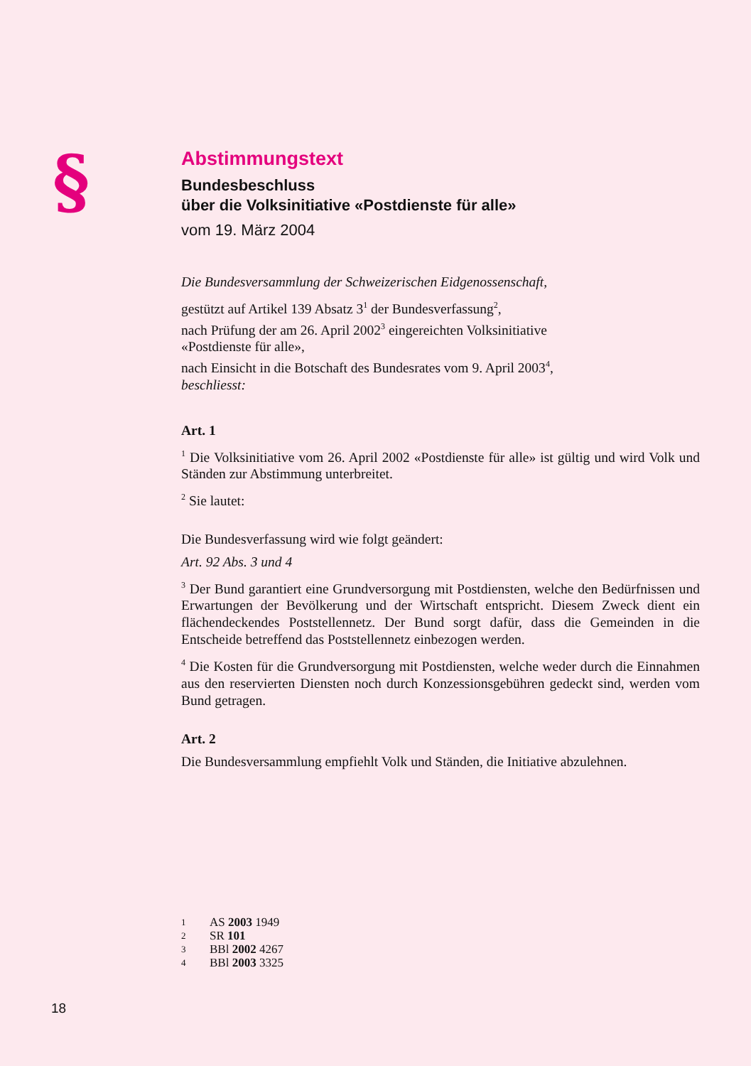§
Abstimmungstext
Bundesbeschluss
über die Volksinitiative «Postdienste für alle»
vom 19. März 2004
Die Bundesversammlung der Schweizerischen Eidgenossenschaft,
gestützt auf Artikel 139 Absatz 3<sup>1</sup> der Bundesverfassung<sup>2</sup>,
nach Prüfung der am 26. April 2002<sup>3</sup> eingereichten Volksinitiative
«Postdienste für alle»,
nach Einsicht in die Botschaft des Bundesrates vom 9. April 2003<sup>4</sup>,
beschliesst:
Art. 1
<sup>1</sup> Die Volksinitiative vom 26. April 2002 «Postdienste für alle» ist gültig und wird Volk und Ständen zur Abstimmung unterbreitet.
<sup>2</sup> Sie lautet:
Die Bundesverfassung wird wie folgt geändert:
Art. 92 Abs. 3 und 4
<sup>3</sup> Der Bund garantiert eine Grundversorgung mit Postdiensten, welche den Bedürfnissen und Erwartungen der Bevölkerung und der Wirtschaft entspricht. Diesem Zweck dient ein flächendeckendes Poststellennetz. Der Bund sorgt dafür, dass die Gemeinden in die Entscheide betreffend das Poststellennetz einbezogen werden.
<sup>4</sup> Die Kosten für die Grundversorgung mit Postdiensten, welche weder durch die Einnahmen aus den reservierten Diensten noch durch Konzessionsgebühren gedeckt sind, werden vom Bund getragen.
Art. 2
Die Bundesversammlung empfiehlt Volk und Ständen, die Initiative abzulehnen.
1 AS 2003 1949
2 SR 101
3 BBl 2002 4267
4 BBl 2003 3325
18